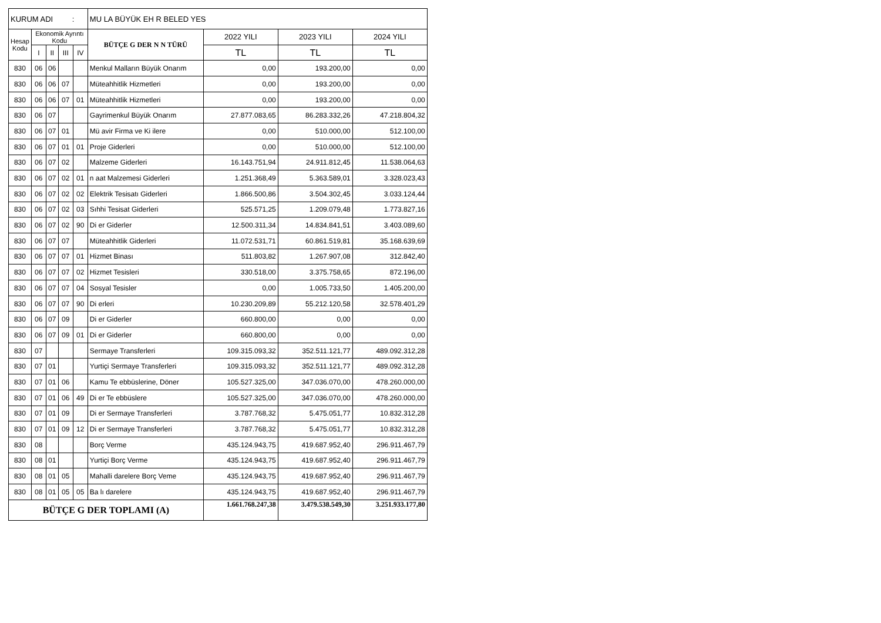| KURUM ADI : | | | | | MU LA BÜYÜK EH R BELED YES | | | |
| Hesap Kodu | Ekonomik Ayrıntı Kodu | | | | BÜTÇE G DER N N TÜRÜ | 2022 YILI | 2023 YILI | 2024 YILI |
| | I | II | III | IV | | TL | TL | TL |
| 830 | 06 | 06 | | | Menkul Malların Büyük Onarım | 0,00 | 193.200,00 | 0,00 |
| 830 | 06 | 06 | 07 | | Müteahhitlik Hizmetleri | 0,00 | 193.200,00 | 0,00 |
| 830 | 06 | 06 | 07 | 01 | Müteahhitlik Hizmetleri | 0,00 | 193.200,00 | 0,00 |
| 830 | 06 | 07 | | | Gayrimenkul Büyük Onarım | 27.877.083,65 | 86.283.332,26 | 47.218.804,32 |
| 830 | 06 | 07 | 01 | | Mü avir Firma ve Ki ilere | 0,00 | 510.000,00 | 512.100,00 |
| 830 | 06 | 07 | 01 | 01 | Proje Giderleri | 0,00 | 510.000,00 | 512.100,00 |
| 830 | 06 | 07 | 02 | | Malzeme Giderleri | 16.143.751,94 | 24.911.812,45 | 11.538.064,63 |
| 830 | 06 | 07 | 02 | 01 | n aat Malzemesi Giderleri | 1.251.368,49 | 5.363.589,01 | 3.328.023,43 |
| 830 | 06 | 07 | 02 | 02 | Elektrik Tesisatı Giderleri | 1.866.500,86 | 3.504.302,45 | 3.033.124,44 |
| 830 | 06 | 07 | 02 | 03 | Sıhhi Tesisat Giderleri | 525.571,25 | 1.209.079,48 | 1.773.827,16 |
| 830 | 06 | 07 | 02 | 90 | Di er Giderler | 12.500.311,34 | 14.834.841,51 | 3.403.089,60 |
| 830 | 06 | 07 | 07 | | Müteahhitlik Giderleri | 11.072.531,71 | 60.861.519,81 | 35.168.639,69 |
| 830 | 06 | 07 | 07 | 01 | Hizmet Binası | 511.803,82 | 1.267.907,08 | 312.842,40 |
| 830 | 06 | 07 | 07 | 02 | Hizmet Tesisleri | 330.518,00 | 3.375.758,65 | 872.196,00 |
| 830 | 06 | 07 | 07 | 04 | Sosyal Tesisler | 0,00 | 1.005.733,50 | 1.405.200,00 |
| 830 | 06 | 07 | 07 | 90 | Di erleri | 10.230.209,89 | 55.212.120,58 | 32.578.401,29 |
| 830 | 06 | 07 | 09 | | Di er Giderler | 660.800,00 | 0,00 | 0,00 |
| 830 | 06 | 07 | 09 | 01 | Di er Giderler | 660.800,00 | 0,00 | 0,00 |
| 830 | 07 | | | | Sermaye Transferleri | 109.315.093,32 | 352.511.121,77 | 489.092.312,28 |
| 830 | 07 | 01 | | | Yurtiçi Sermaye Transferleri | 109.315.093,32 | 352.511.121,77 | 489.092.312,28 |
| 830 | 07 | 01 | 06 | | Kamu Te ebbüslerine, Döner | 105.527.325,00 | 347.036.070,00 | 478.260.000,00 |
| 830 | 07 | 01 | 06 | 49 | Di er Te ebbüslere | 105.527.325,00 | 347.036.070,00 | 478.260.000,00 |
| 830 | 07 | 01 | 09 | | Di er Sermaye Transferleri | 3.787.768,32 | 5.475.051,77 | 10.832.312,28 |
| 830 | 07 | 01 | 09 | 12 | Di er Sermaye Transferleri | 3.787.768,32 | 5.475.051,77 | 10.832.312,28 |
| 830 | 08 | | | | Borç Verme | 435.124.943,75 | 419.687.952,40 | 296.911.467,79 |
| 830 | 08 | 01 | | | Yurtiçi Borç Verme | 435.124.943,75 | 419.687.952,40 | 296.911.467,79 |
| 830 | 08 | 01 | 05 | | Mahalli darelere Borç Veme | 435.124.943,75 | 419.687.952,40 | 296.911.467,79 |
| 830 | 08 | 01 | 05 | 05 | Ba lı darelere | 435.124.943,75 | 419.687.952,40 | 296.911.467,79 |
| BÜTÇE G DER TOPLAMI (A) | | | | | | 1.661.768.247,38 | 3.479.538.549,30 | 3.251.933.177,80 |